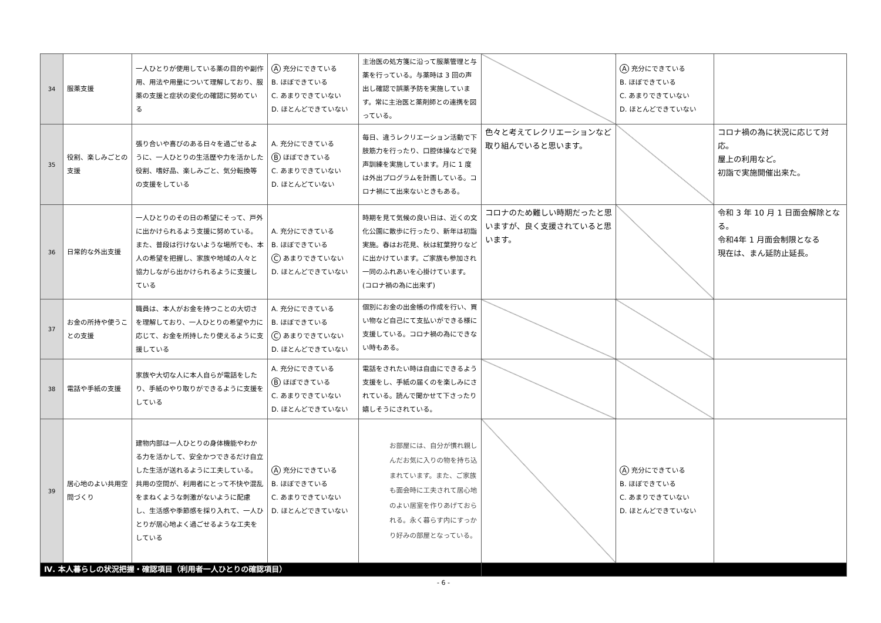| 34 | 服薬支援 | 一人ひとりが使用している薬の目的や副作用、用法や用量について理解しており、服薬の支援と症状の変化の確認に努めている | A 充分にできている B. ほぼできている C. あまりできていない D. ほとんどできていない | 主治医の処方箋に沿って服薬管理と与薬を行っている。与薬時は 3 回の声出し確認で誤薬予防を実施しています。常に主治医と薬剤師との連携を図っている。 | | A 充分にできている B. ほぼできている C. あまりできていない D. ほとんどできていない | |
| 35 | 役割、楽しみごとの支援 | 張り合いや喜びのある日々を過ごせるように、一人ひとりの生活歴や力を活かした役割、嗜好品、楽しみごと、気分転換等の支援をしている | A. 充分にできている B ほぼできている C. あまりできていない D. ほとんどていない | 毎日、違うレクリエーション活動で下肢筋力を行ったり、口腔体操などで発声訓練を実施しています。月に 1 度は外出プログラムを計画している。コロナ禍にて出来ないときもある。 | 色々と考えてレクリエーションなど取り組んでいると思います。 | | コロナ禍の為に状況に応じて対応。 屋上の利用など。 初詣で実施開催出来た。 |
| 36 | 日常的な外出支援 | 一人ひとりのその日の希望にそって、戸外に出かけられるよう支援に努めている。また、普段は行けないような場所でも、本人の希望を把握し、家族や地域の人々と協力しながら出かけられるように支援している | A. 充分にできている B. ほぼできている C あまりできていない D. ほとんどできていない | 時期を見て気候の良い日は、近くの文化公園に散歩に行ったり、新年は初詣実施。春はお花見、秋は紅葉狩りなどに出かけています。ご家族も参加され一同のふれあいを心掛けています。(コロナ禍の為に出来ず) | コロナのため難しい時期だったと思いますが、良く支援されていると思います。 | | 令和 3 年 10 月 1 日面会解除となる。 令和4年 1 月面会制限となる 現在は、まん延防止延長。 |
| 37 | お金の所持や使うことの支援 | 職員は、本人がお金を持つことの大切さを理解しており、一人ひとりの希望や力に応じて、お金を所持したり使えるように支援している | A. 充分にできている B. ほぼできている C あまりできていない D. ほとんどできていない | 個別にお金の出金帳の作成を行い、買い物など自己にて支払いができる様に支援している。コロナ禍の為にできない時もある。 | | | |
| 38 | 電話や手紙の支援 | 家族や大切な人に本人自らが電話をしたり、手紙のやり取りができるように支援をしている | A. 充分にできている B ほぼできている C. あまりできていない D. ほとんどできていない | 電話をされたい時は自由にできるよう支援をし、手紙の届くのを楽しみにされている。読んで聞かせて下さったり嬉しそうにされている。 | | | |
| 39 | 居心地のよい共用空間づくり | 建物内部は一人ひとりの身体機能やわかる力を活かして、安全かつできるだけ自立した生活が送れるように工夫している。共用の空間が、利用者にとって不快や混乱をまねくような刺激がないように配慮し、生活感や季節感を採り入れて、一人ひとりが居心地よく過ごせるような工夫をしている | A 充分にできている B. ほぼできている C. あまりできていない D. ほとんどできていない | お部屋には、自分が慣れ親しんだお気に入りの物を持ち込まれています。また、ご家族も面会時に工夫されて居心地のよい居室を作りあげておられる。永く暮らす内にすっかり好みの部屋となっている。 | | A 充分にできている B. ほぼできている C. あまりできていない D. ほとんどできていない | |
| Ⅳ. 本人暮らしの状況把握・確認項目（利用者一人ひとりの確認項目） | | | | | | | |
- 6 -